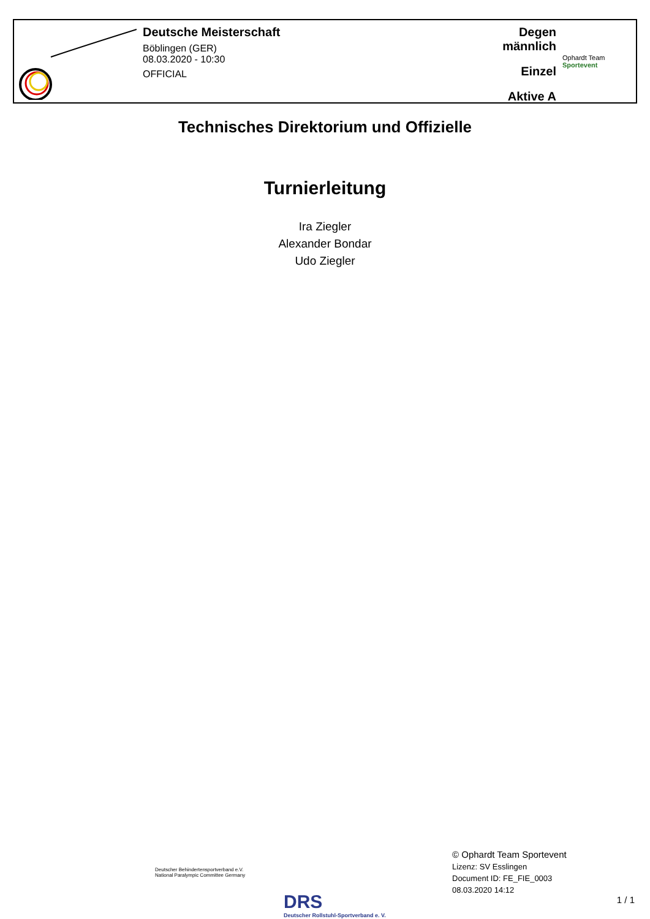Deutsche Meisterschaft
Böblingen (GER)
08.03.2020 - 10:30
OFFICIAL
Degen männlich
Einzel
Aktive A
Ophardt Team Sportevent
Technisches Direktorium und Offizielle
Turnierleitung
Ira Ziegler
Alexander Bondar
Udo Ziegler
Deutscher Behindertensportverband e.V.
National Paralympic Committee Germany
DRS
Deutscher Rollstuhl-Sportverband e. V.
© Ophardt Team Sportevent
Lizenz: SV Esslingen
Document ID: FE_FIE_0003
08.03.2020 14:12
1 / 1